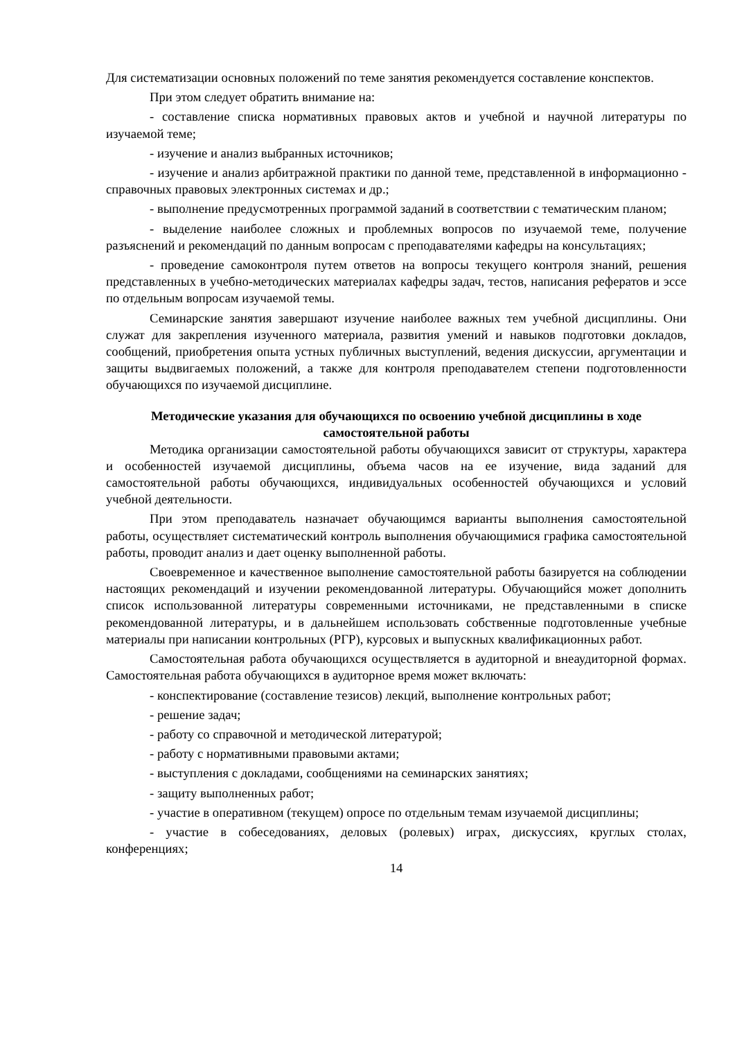Для систематизации основных положений по теме занятия рекомендуется составление конспектов.
При этом следует обратить внимание на:
- составление списка нормативных правовых актов и учебной и научной литературы по изучаемой теме;
- изучение и анализ выбранных источников;
- изучение и анализ арбитражной практики по данной теме, представленной в информационно - справочных правовых электронных системах и др.;
- выполнение предусмотренных программой заданий в соответствии с тематическим планом;
- выделение наиболее сложных и проблемных вопросов по изучаемой теме, получение разъяснений и рекомендаций по данным вопросам с преподавателями кафедры на консультациях;
- проведение самоконтроля путем ответов на вопросы текущего контроля знаний, решения представленных в учебно-методических материалах кафедры задач, тестов, написания рефератов и эссе по отдельным вопросам изучаемой темы.
Семинарские занятия завершают изучение наиболее важных тем учебной дисциплины. Они служат для закрепления изученного материала, развития умений и навыков подготовки докладов, сообщений, приобретения опыта устных публичных выступлений, ведения дискуссии, аргументации и защиты выдвигаемых положений, а также для контроля преподавателем степени подготовленности обучающихся по изучаемой дисциплине.
Методические указания для обучающихся по освоению учебной дисциплины в ходе самостоятельной работы
Методика организации самостоятельной работы обучающихся зависит от структуры, характера и особенностей изучаемой дисциплины, объема часов на ее изучение, вида заданий для самостоятельной работы обучающихся, индивидуальных особенностей обучающихся и условий учебной деятельности.
При этом преподаватель назначает обучающимся варианты выполнения самостоятельной работы, осуществляет систематический контроль выполнения обучающимися графика самостоятельной работы, проводит анализ и дает оценку выполненной работы.
Своевременное и качественное выполнение самостоятельной работы базируется на соблюдении настоящих рекомендаций и изучении рекомендованной литературы. Обучающийся может дополнить список использованной литературы современными источниками, не представленными в списке рекомендованной литературы, и в дальнейшем использовать собственные подготовленные учебные материалы при написании контрольных (РГР), курсовых и выпускных квалификационных работ.
Самостоятельная работа обучающихся осуществляется в аудиторной и внеаудиторной формах. Самостоятельная работа обучающихся в аудиторное время может включать:
- конспектирование (составление тезисов) лекций, выполнение контрольных работ;
- решение задач;
- работу со справочной и методической литературой;
- работу с нормативными правовыми актами;
- выступления с докладами, сообщениями на семинарских занятиях;
- защиту выполненных работ;
- участие в оперативном (текущем) опросе по отдельным темам изучаемой дисциплины;
- участие в собеседованиях, деловых (ролевых) играх, дискуссиях, круглых столах, конференциях;
14